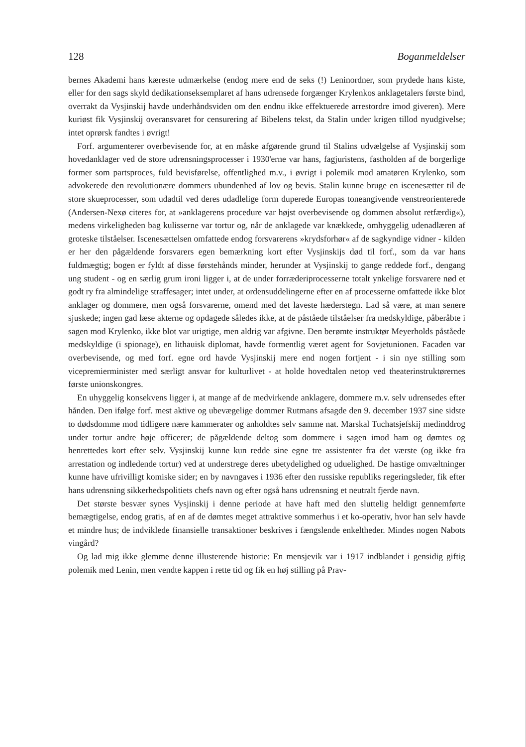128 Boganmeldelser
bernes Akademi hans kæreste udmærkelse (endog mere end de seks (!) Leninordner, som prydede hans kiste, eller for den sags skyld dedikationseksemplaret af hans udrensede forgænger Krylenkos anklagetalers første bind, overrakt da Vysjinskij havde underhåndsviden om den endnu ikke effektuerede arrestordre imod giveren). Mere kuriøst fik Vysjinskij overansvaret for censurering af Bibelens tekst, da Stalin under krigen tillod nyudgivelse; intet oprørsk fandtes i øvrigt!
Forf. argumenterer overbevisende for, at en måske afgørende grund til Stalins udvælgelse af Vysjinskij som hovedanklager ved de store udrensningsprocesser i 1930'erne var hans, fagjuristens, fastholden af de borgerlige former som partsproces, fuld bevisførelse, offentlighed m.v., i øvrigt i polemik mod amatøren Krylenko, som advokerede den revolutionære dommers ubundenhed af lov og bevis. Stalin kunne bruge en iscenesætter til de store skueprocesser, som udadtil ved deres udadlelige form duperede Europas toneangivende venstreorienterede (Andersen-Nexø citeres for, at »anklagerens procedure var højst overbevisende og dommen absolut retfærdig«), medens virkeligheden bag kulisserne var tortur og, når de anklagede var knækkede, omhyggelig udenadlæren af groteske tilståelser. Iscenesættelsen omfattede endog forsvarerens »krydsforhør« af de sagkyndige vidner - kilden er her den pågældende forsvarers egen bemærkning kort efter Vysjinskijs død til forf., som da var hans fuldmægtig; bogen er fyldt af disse førstehånds minder, herunder at Vysjinskij to gange reddede forf., dengang ung student - og en særlig grum ironi ligger i, at de under forræderiprocesserne totalt ynkelige forsvarere nød et godt ry fra almindelige straffesager; intet under, at ordensuddelingerne efter en af processerne omfattede ikke blot anklager og dommere, men også forsvarerne, omend med det laveste hæderstegn. Lad så være, at man senere sjuskede; ingen gad læse akterne og opdagede således ikke, at de påståede tilståelser fra medskyldige, påberåbte i sagen mod Krylenko, ikke blot var urigtige, men aldrig var afgivne. Den berømte instruktør Meyerholds påståede medskyldige (i spionage), en lithauisk diplomat, havde formentlig været agent for Sovjetunionen. Facaden var overbevisende, og med forf. egne ord havde Vysjinskij mere end nogen fortjent - i sin nye stilling som vicepremierminister med særligt ansvar for kulturlivet - at holde hovedtalen netop ved theaterinstruktørernes første unionskongres.
En uhyggelig konsekvens ligger i, at mange af de medvirkende anklagere, dommere m.v. selv udrensedes efter hånden. Den ifølge forf. mest aktive og ubevægelige dommer Rutmans afsagde den 9. december 1937 sine sidste to dødsdomme mod tidligere nære kammerater og anholdtes selv samme nat. Marskal Tuchatsjefskij medinddrog under tortur andre høje officerer; de pågældende deltog som dommere i sagen imod ham og dømtes og henrettedes kort efter selv. Vysjinskij kunne kun redde sine egne tre assistenter fra det værste (og ikke fra arrestation og indledende tortur) ved at understrege deres ubetydelighed og uduelighed. De hastige omvæltninger kunne have ufrivilligt komiske sider; en by navngaves i 1936 efter den russiske republiks regeringsleder, fik efter hans udrensning sikkerhedspolitiets chefs navn og efter også hans udrensning et neutralt fjerde navn.
Det største besvær synes Vysjinskij i denne periode at have haft med den sluttelig heldigt gennemførte bemægtigelse, endog gratis, af en af de dømtes meget attraktive sommerhus i et ko-operativ, hvor han selv havde et mindre hus; de indviklede finansielle transaktioner beskrives i fængslende enkeltheder. Mindes nogen Nabots vingård?
Og lad mig ikke glemme denne illusterende historie: En mensjevik var i 1917 indblandet i gensidig giftig polemik med Lenin, men vendte kappen i rette tid og fik en høj stilling på Prav-